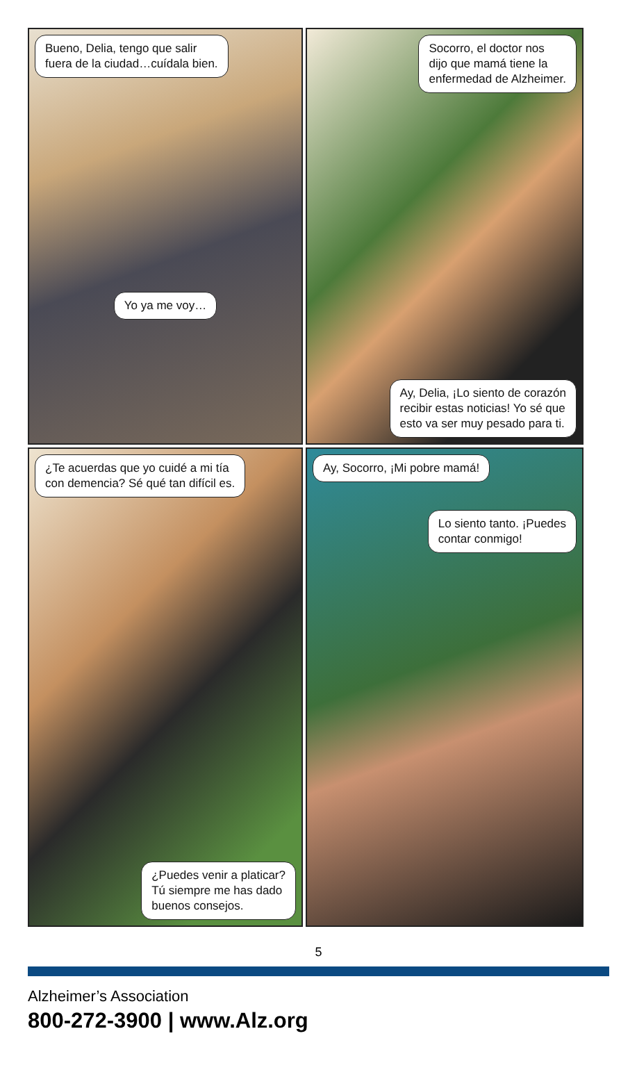Bueno, Delia, tengo que salir
fuera de la ciudad…cuídala bien.
Yo ya me voy…
Socorro, el doctor nos
dijo que mamá tiene la
enfermedad de Alzheimer.
Ay, Delia, ¡Lo siento de corazón
recibir estas noticias! Yo sé que
esto va ser muy pesado para ti.
¿Te acuerdas que yo cuidé a mi tía
con demencia? Sé qué tan difícil es.
¿Puedes venir a platicar?
Tú siempre me has dado
buenos consejos.
Ay, Socorro, ¡Mi pobre mamá!
Lo siento tanto. ¡Puedes
contar conmigo!
5
Alzheimer’s Association
800-272-3900 | www.Alz.org